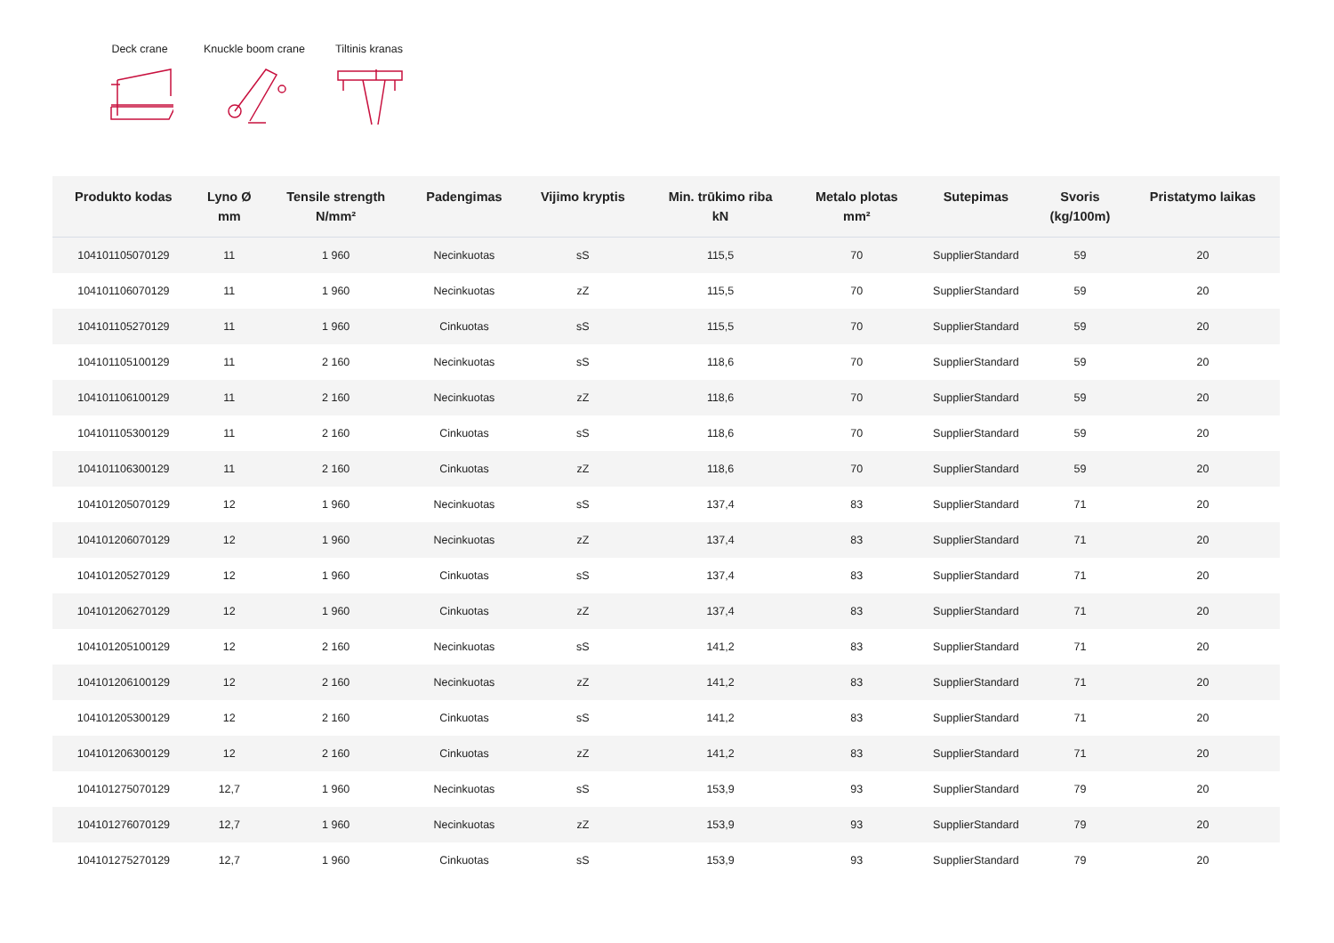Deck crane
Knuckle boom crane
Tiltinis kranas
| Produkto kodas | Lyno Ø mm | Tensile strength N/mm² | Padengimas | Vijimo kryptis | Min. trūkimo riba kN | Metalo plotas mm² | Sutepimas | Svoris (kg/100m) | Pristatymo laikas |
| --- | --- | --- | --- | --- | --- | --- | --- | --- | --- |
| 104101105070129 | 11 | 1 960 | Necinkuotas | sS | 115,5 | 70 | SupplierStandard | 59 | 20 |
| 104101106070129 | 11 | 1 960 | Necinkuotas | zZ | 115,5 | 70 | SupplierStandard | 59 | 20 |
| 104101105270129 | 11 | 1 960 | Cinkuotas | sS | 115,5 | 70 | SupplierStandard | 59 | 20 |
| 104101105100129 | 11 | 2 160 | Necinkuotas | sS | 118,6 | 70 | SupplierStandard | 59 | 20 |
| 104101106100129 | 11 | 2 160 | Necinkuotas | zZ | 118,6 | 70 | SupplierStandard | 59 | 20 |
| 104101105300129 | 11 | 2 160 | Cinkuotas | sS | 118,6 | 70 | SupplierStandard | 59 | 20 |
| 104101106300129 | 11 | 2 160 | Cinkuotas | zZ | 118,6 | 70 | SupplierStandard | 59 | 20 |
| 104101205070129 | 12 | 1 960 | Necinkuotas | sS | 137,4 | 83 | SupplierStandard | 71 | 20 |
| 104101206070129 | 12 | 1 960 | Necinkuotas | zZ | 137,4 | 83 | SupplierStandard | 71 | 20 |
| 104101205270129 | 12 | 1 960 | Cinkuotas | sS | 137,4 | 83 | SupplierStandard | 71 | 20 |
| 104101206270129 | 12 | 1 960 | Cinkuotas | zZ | 137,4 | 83 | SupplierStandard | 71 | 20 |
| 104101205100129 | 12 | 2 160 | Necinkuotas | sS | 141,2 | 83 | SupplierStandard | 71 | 20 |
| 104101206100129 | 12 | 2 160 | Necinkuotas | zZ | 141,2 | 83 | SupplierStandard | 71 | 20 |
| 104101205300129 | 12 | 2 160 | Cinkuotas | sS | 141,2 | 83 | SupplierStandard | 71 | 20 |
| 104101206300129 | 12 | 2 160 | Cinkuotas | zZ | 141,2 | 83 | SupplierStandard | 71 | 20 |
| 104101275070129 | 12,7 | 1 960 | Necinkuotas | sS | 153,9 | 93 | SupplierStandard | 79 | 20 |
| 104101276070129 | 12,7 | 1 960 | Necinkuotas | zZ | 153,9 | 93 | SupplierStandard | 79 | 20 |
| 104101275270129 | 12,7 | 1 960 | Cinkuotas | sS | 153,9 | 93 | SupplierStandard | 79 | 20 |